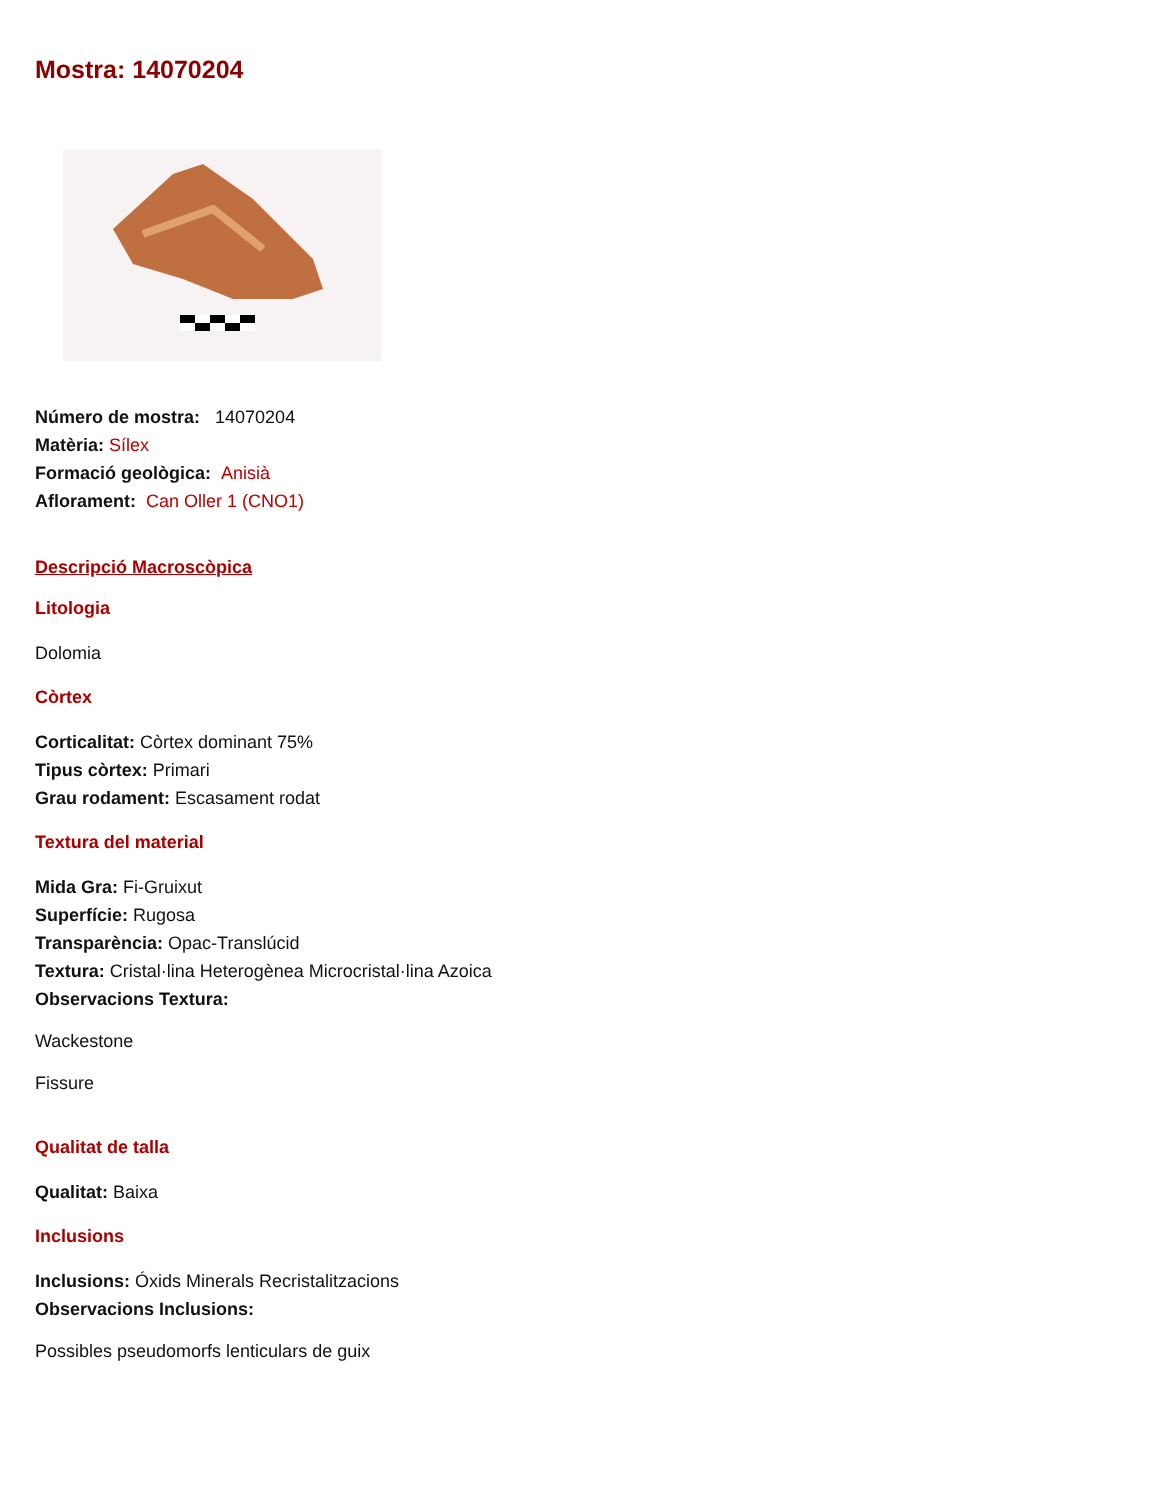Mostra: 14070204
Número de mostra: 14070204
Matèria: Sílex
Formació geològica: Anisià
Aflorament: Can Oller 1 (CNO1)
Descripció Macroscòpica
Litologia
Dolomia
Còrtex
Corticalitat: Còrtex dominant 75%
Tipus còrtex: Primari
Grau rodament: Escasament rodat
Textura del material
Mida Gra: Fi-Gruixut
Superfície: Rugosa
Transparència: Opac-Translúcid
Textura: Cristal·lina Heterogènea Microcristal·lina Azoica
Observacions Textura:
Wackestone
Fissure
Qualitat de talla
Qualitat: Baixa
Inclusions
Inclusions: Óxids Minerals Recristalitzacions
Observacions Inclusions:
Possibles pseudomorfs lenticulars de guix